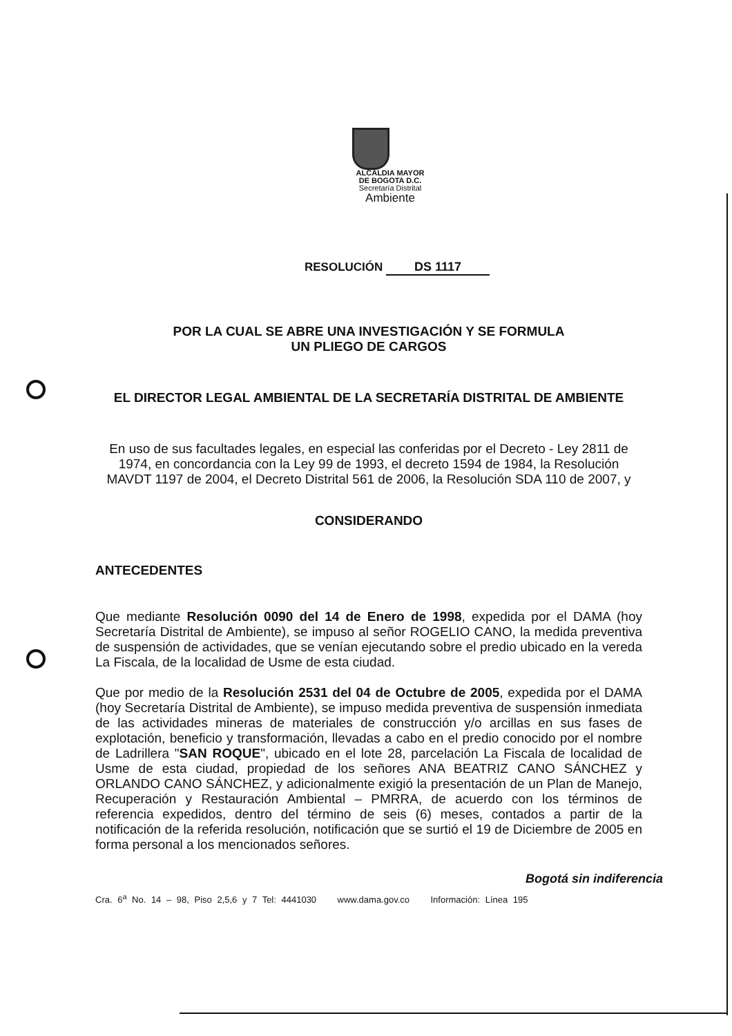ALCALDIA MAYOR
DE BOGOTA D.C.
Secretaría Distrital
Ambiente
RESOLUCIÓN DS 1117
POR LA CUAL SE ABRE UNA INVESTIGACIÓN Y SE FORMULA
UN PLIEGO DE CARGOS
EL DIRECTOR LEGAL AMBIENTAL DE LA SECRETARÍA DISTRITAL DE AMBIENTE
En uso de sus facultades legales, en especial las conferidas por el Decreto - Ley 2811 de 1974, en concordancia con la Ley 99 de 1993, el decreto 1594 de 1984, la Resolución MAVDT 1197 de 2004, el Decreto Distrital 561 de 2006, la Resolución SDA 110 de 2007, y
CONSIDERANDO
ANTECEDENTES
Que mediante Resolución 0090 del 14 de Enero de 1998, expedida por el DAMA (hoy Secretaría Distrital de Ambiente), se impuso al señor ROGELIO CANO, la medida preventiva de suspensión de actividades, que se venían ejecutando sobre el predio ubicado en la vereda La Fiscala, de la localidad de Usme de esta ciudad.
Que por medio de la Resolución 2531 del 04 de Octubre de 2005, expedida por el DAMA (hoy Secretaría Distrital de Ambiente), se impuso medida preventiva de suspensión inmediata de las actividades mineras de materiales de construcción y/o arcillas en sus fases de explotación, beneficio y transformación, llevadas a cabo en el predio conocido por el nombre de Ladrillera "SAN ROQUE", ubicado en el lote 28, parcelación La Fiscala de localidad de Usme de esta ciudad, propiedad de los señores ANA BEATRIZ CANO SÁNCHEZ y ORLANDO CANO SÁNCHEZ, y adicionalmente exigió la presentación de un Plan de Manejo, Recuperación y Restauración Ambiental – PMRRA, de acuerdo con los términos de referencia expedidos, dentro del término de seis (6) meses, contados a partir de la notificación de la referida resolución, notificación que se surtió el 19 de Diciembre de 2005 en forma personal a los mencionados señores.
Bogotá sin indiferencia
Cra. 6<sup>a</sup> No. 14 – 98, Piso 2,5,6 y 7 Tel: 4441030 www.dama.gov.co Información: Línea 195